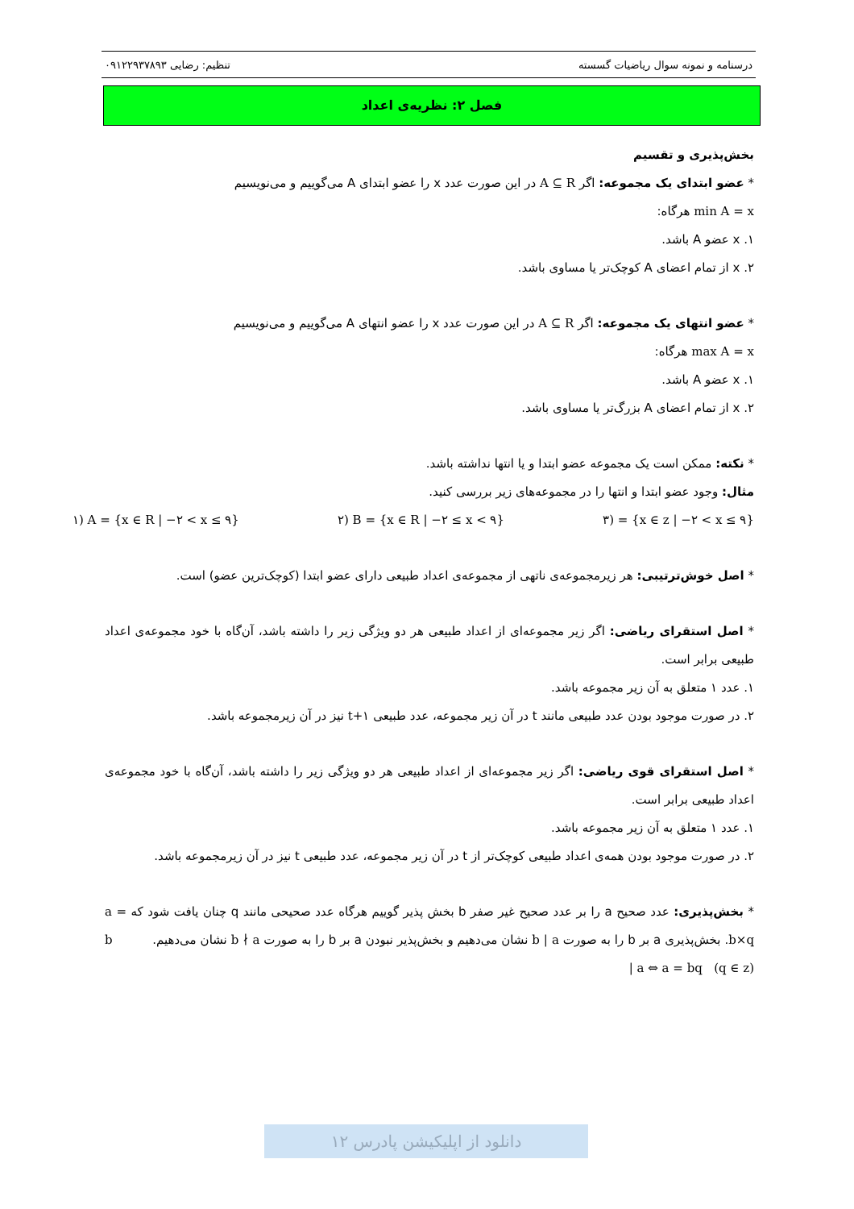درسنامه و نمونه سوال ریاضیات گسسته تنظیم: رضایی ۰۹۱۲۲۹۳۷۸۹۳
فصل ۲: نظریه‌ی اعداد
بخش‌پذیری و تقسیم
* عضو ابتدای یک مجموعه: اگر A ⊆ R در این صورت عدد x را عضو ابتدای A می‌گوییم و می‌نویسیم
min A = x هرگاه:
۱. x عضو A باشد.
۲. x از تمام اعضای A کوچک‌تر یا مساوی باشد.
* عضو انتهای یک مجموعه: اگر A ⊆ R در این صورت عدد x را عضو انتهای A می‌گوییم و می‌نویسیم
max A = x هرگاه:
۱. x عضو A باشد.
۲. x از تمام اعضای A بزرگ‌تر یا مساوی باشد.
* نکته: ممکن است یک مجموعه عضو ابتدا و یا انتها نداشته باشد.
مثال: وجود عضو ابتدا و انتها را در مجموعه‌های زیر بررسی کنید.
۳) = {x ∈ z | −۲ < x ≤ ۹} ۲) B = {x ∈ R | −۲ ≤ x < ۹} ۱) A = {x ∈ R | −۲ < x ≤ ۹}
* اصل خوش‌ترتیبی: هر زیرمجموعه‌ی ناتهی از مجموعه‌ی اعداد طبیعی دارای عضو ابتدا (کوچک‌ترین عضو) است.
* اصل استقرای ریاضی: اگر زیر مجموعه‌ای از اعداد طبیعی هر دو ویژگی زیر را داشته باشد، آن‌گاه با خود مجموعه‌ی اعداد طبیعی برابر است.
۱. عدد ۱ متعلق به آن زیر مجموعه باشد.
۲. در صورت موجود بودن عدد طبیعی مانند t در آن زیر مجموعه، عدد طبیعی t+۱ نیز در آن زیرمجموعه باشد.
* اصل استقرای قوی ریاضی: اگر زیر مجموعه‌ای از اعداد طبیعی هر دو ویژگی زیر را داشته باشد، آن‌گاه با خود مجموعه‌ی اعداد طبیعی برابر است.
۱. عدد ۱ متعلق به آن زیر مجموعه باشد.
۲. در صورت موجود بودن همه‌ی اعداد طبیعی کوچک‌تر از t در آن زیر مجموعه، عدد طبیعی t نیز در آن زیرمجموعه باشد.
* بخش‌پذیری: عدد صحیح a را بر عدد صحیح غیر صفر b بخش پذیر گوییم هرگاه عدد صحیحی مانند q چنان یافت شود که a = b×q. بخش‌پذیری a بر b را به صورت b | a نشان می‌دهیم و بخش‌پذیر نبودن a بر b را به صورت b ∤ a نشان می‌دهیم. b | a ⇔ a = bq (q ∈ z)
دانلود از اپلیکیشن پادرس ۱۲